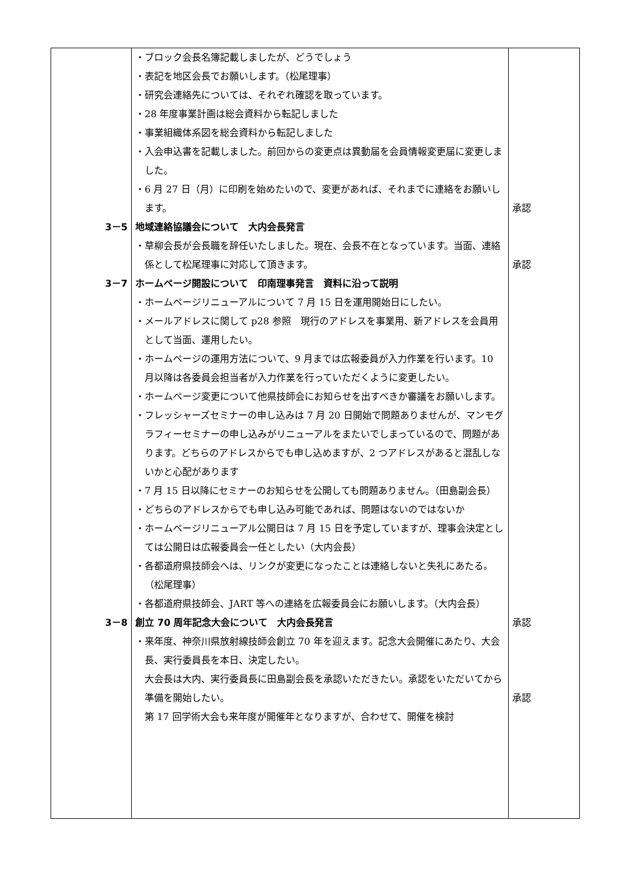| 3－5 3－7 3－8 | ・ブロック会長名簿記載しましたが、どうでしょう ・表記を地区会長でお願いします。（松尾理事） ・研究会連絡先については、それぞれ確認を取っています。 ・28 年度事業計画は総会資料から転記しました ・事業組織体系図を総会資料から転記しました ・入会申込書を記載しました。前回からの変更点は異動届を会員情報変更届に変更しました。 ・6 月 27 日（月）に印刷を始めたいので、変更があれば、それまでに連絡をお願いします。 地域連絡協議会について 大内会長発言 ・草柳会長が会長職を辞任いたしました。現在、会長不在となっています。当面、連絡係として松尾理事に対応して頂きます。 ホームページ開設について 印南理事発言 資料に沿って説明 ・ホームページリニューアルについて 7 月 15 日を運用開始日にしたい。 ・メールアドレスに関して p28 参照 現行のアドレスを事業用、新アドレスを会員用として当面、運用したい。 ・ホームページの運用方法について、9 月までは広報委員が入力作業を行います。10 月以降は各委員会担当者が入力作業を行っていただくように変更したい。 ・ホームページ変更について他県技師会にお知らせを出すべきか審議をお願いします。 ・フレッシャーズセミナーの申し込みは 7 月 20 日開始で問題ありませんが、マンモグラフィーセミナーの申し込みがリニューアルをまたいでしまっているので、問題があります。どちらのアドレスからでも申し込めますが、2 つアドレスがあると混乱しないかと心配があります ・7 月 15 日以降にセミナーのお知らせを公開しても問題ありません。（田島副会長） ・どちらのアドレスからでも申し込み可能であれば、問題はないのではないか ・ホームページリニューアル公開日は 7 月 15 日を予定していますが、理事会決定としては公開日は広報委員会一任としたい（大内会長） ・各都道府県技師会へは、リンクが変更になったことは連絡しないと失礼にあたる。（松尾理事） ・各都道府県技師会、JART 等への連絡を広報委員会にお願いします。（大内会長） 創立 70 周年記念大会について 大内会長発言 ・来年度、神奈川県放射線技師会創立 70 年を迎えます。記念大会開催にあたり、大会長、実行委員長を本日、決定したい。 大会長は大内、実行委員長に田島副会長を承認いただきたい。承認をいただいてから準備を開始したい。 第 17 回学術大会も来年度が開催年となりますが、合わせて、開催を検討 | 承認 承認 承認 承認 |